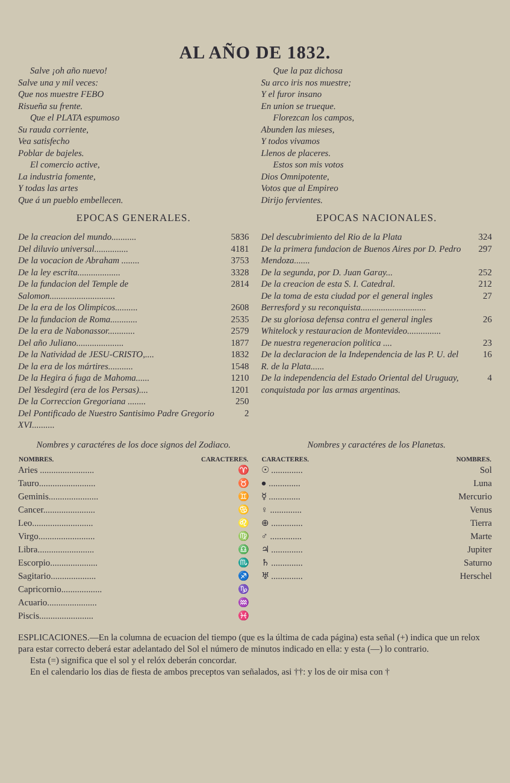AL AÑO DE 1832.
Salve ¡oh año nuevo!
Salve una y mil veces:
Que nos muestre FEBO
Risueña su frente.
Que el PLATA espumoso
Su rauda corriente,
Vea satisfecho
Poblar de bajeles.
El comercio active,
La industria fomente,
Y todas las artes
Que á un pueblo embellecen.
Que la paz dichosa
Su arco iris nos muestre;
Y el furor insano
En union se trueque.
Florezcan los campos,
Abunden las mieses,
Y todos vivamos
Llenos de placeres.
Estos son mis votos
Dios Omnipotente,
Votos que al Empireo
Dirijo fervientes.
EPOCAS GENERALES.
| De la creacion del mundo........... | 5836 |
| Del diluvio universal............... | 4181 |
| De la vocacion de Abraham ........ | 3753 |
| De la ley escrita................... | 3328 |
| De la fundacion del Temple de Salomon............................. | 2814 |
| De la era de los Olimpicos.......... | 2608 |
| De la fundacion de Roma............ | 2535 |
| De la era de Nabonassor............ | 2579 |
| Del año Juliano..................... | 1877 |
| De la Natividad de JESU-CRISTO,.... | 1832 |
| De la era de los mártires........... | 1548 |
| De la Hegira ó fuga de Mahoma...... | 1210 |
| Del Yesdegird (era de los Persas).... | 1201 |
| De la Correccion Gregoriana ........ | 250 |
| Del Pontificado de Nuestro Santisimo Padre Gregorio XVI.......... | 2 |
EPOCAS NACIONALES.
| Del descubrimiento del Rio de la Plata | 324 |
| De la primera fundacion de Buenos Aires por D. Pedro Mendoza....... | 297 |
| De la segunda, por D. Juan Garay... | 252 |
| De la creacion de esta S. I. Catedral. | 212 |
| De la toma de esta ciudad por el general ingles Berresford y su reconquista............................. | 27 |
| De su gloriosa defensa contra el general ingles Whitelock y restauracion de Montevideo............... | 26 |
| De nuestra regeneracion politica .... | 23 |
| De la declaracion de la Independencia de las P. U. del R. de la Plata...... | 16 |
| De la independencia del Estado Oriental del Uruguay, conquistada por las armas argentinas. | 4 |
Nombres y caractéres de los doce signos del Zodiaco.
| NOMBRES. | CARACTERES. |
| --- | --- |
| Aries ........................ | ♈ |
| Tauro......................... | ♉ |
| Geminis...................... | ♊ |
| Cancer....................... | ♋ |
| Leo........................... | ♌ |
| Virgo......................... | ♍ |
| Libra......................... | ♎ |
| Escorpio..................... | ♏ |
| Sagitario.................... | ♐ |
| Capricornio.................. | ♑ |
| Acuario...................... | ♒ |
| Piscis........................ | ♓ |
Nombres y caractéres de los Planetas.
| CARACTERES. | NOMBRES. |
| --- | --- |
| ☉ .............. | Sol |
| ● .............. | Luna |
| ☿ .............. | Mercurio |
| ♀ .............. | Venus |
| ⊕ .............. | Tierra |
| ♂ .............. | Marte |
| ♃ .............. | Jupiter |
| ♄ .............. | Saturno |
| ♅ .............. | Herschel |
ESPLICACIONES.—En la columna de ecuacion del tiempo (que es la última de cada página) esta señal (+) indica que un relox para estar correcto deberá estar adelantado del Sol el número de minutos indicado en ella: y esta (—) lo contrario.
Esta (=) significa que el sol y el relóx deberán concordar.
En el calendario los dias de fiesta de ambos preceptos van señalados, asi ††: y los de oir misa con †